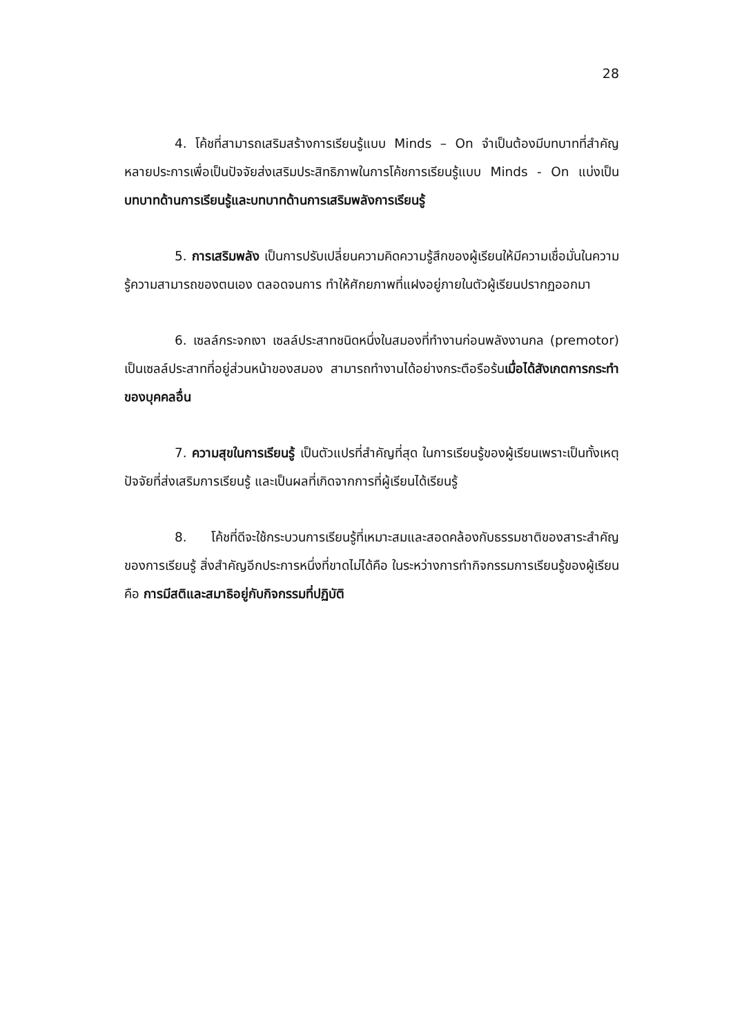28
4. โค้ชที่สามารถเสริมสร้างการเรียนรู้แบบ Minds – On จำเป็นต้องมีบทบาทที่สำคัญหลายประการเพื่อเป็นปัจจัยส่งเสริมประสิทธิภาพในการโค้ชการเรียนรู้แบบ Minds - On แบ่งเป็นบทบาทด้านการเรียนรู้และบทบาทด้านการเสริมพลังการเรียนรู้
5. การเสริมพลัง เป็นการปรับเปลี่ยนความคิดความรู้สึกของผู้เรียนให้มีความเชื่อมั่นในความรู้ความสามารถของตนเอง ตลอดจนการ ทำให้ศักยภาพที่แฝงอยู่ภายในตัวผู้เรียนปรากฏออกมา
6. เซลล์กระจกเงา เซลล์ประสาทชนิดหนึ่งในสมองที่ทำงานก่อนพลังงานกล (premotor) เป็นเซลล์ประสาทที่อยู่ส่วนหน้าของสมอง สามารถทำงานได้อย่างกระตือรือร้นเมื่อได้สังเกตการกระทำของบุคคลอื่น
7. ความสุขในการเรียนรู้ เป็นตัวแปรที่สำคัญที่สุด ในการเรียนรู้ของผู้เรียนเพราะเป็นทั้งเหตุปัจจัยที่ส่งเสริมการเรียนรู้ และเป็นผลที่เกิดจากการที่ผู้เรียนได้เรียนรู้
8. โค้ชที่ดีจะใช้กระบวนการเรียนรู้ที่เหมาะสมและสอดคล้องกับธรรมชาติของสาระสำคัญของการเรียนรู้ สิ่งสำคัญอีกประการหนึ่งที่ขาดไม่ได้คือ ในระหว่างการทำกิจกรรมการเรียนรู้ของผู้เรียน คือ การมีสติและสมาธิอยู่กับกิจกรรมที่ปฏิบัติ